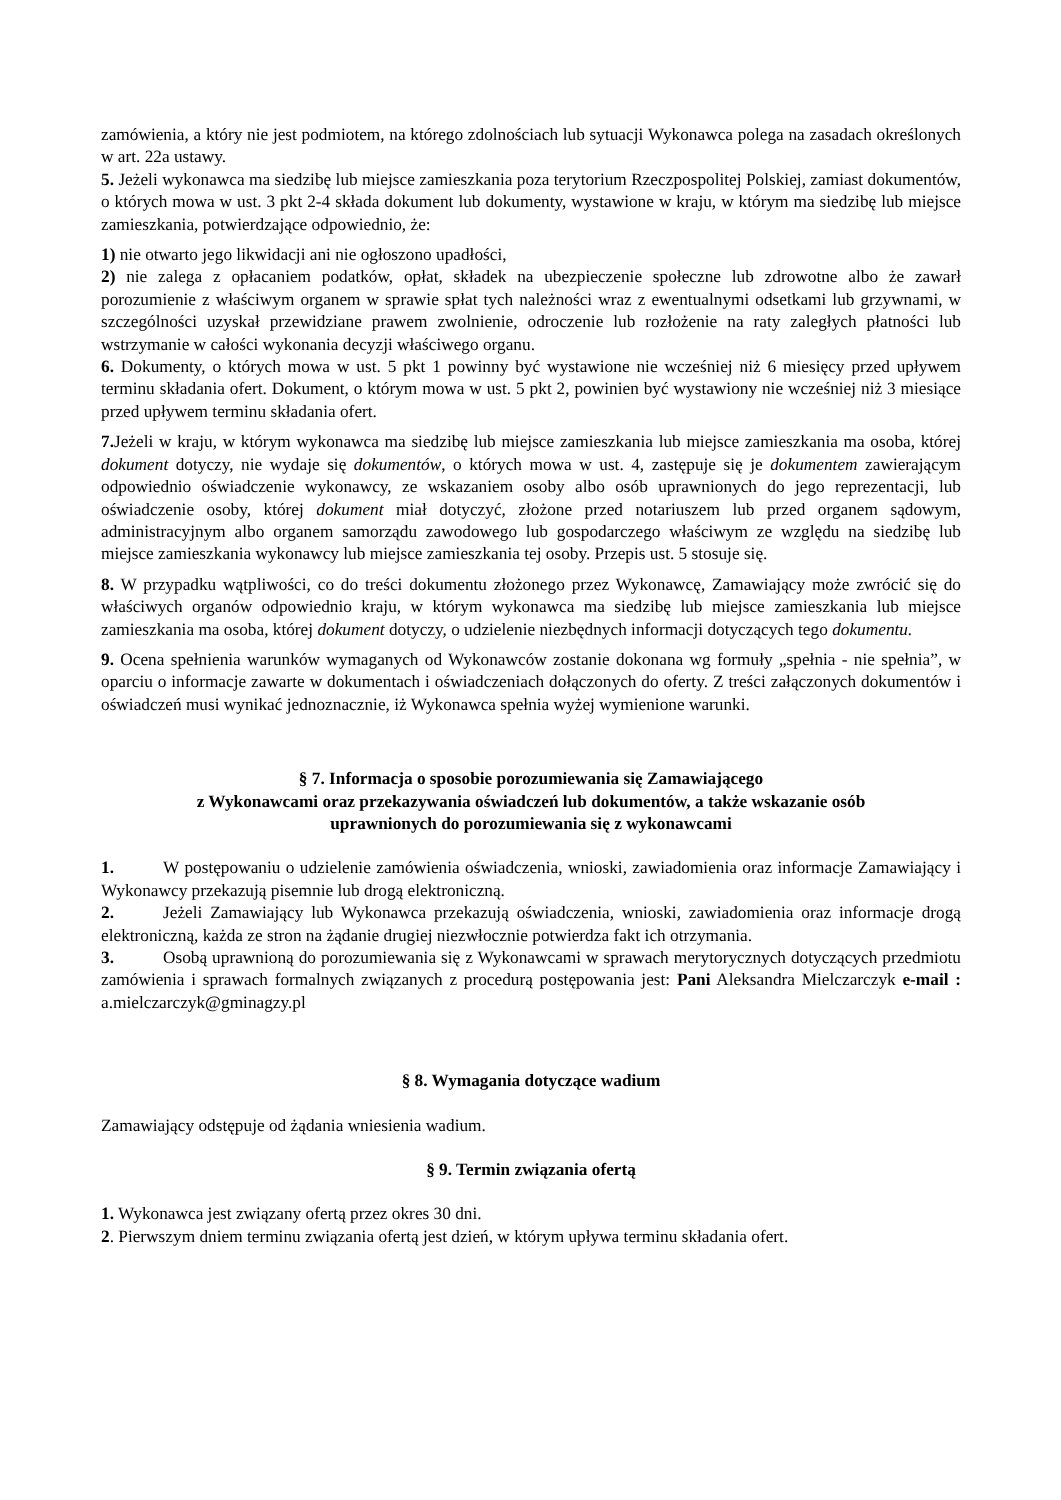zamówienia, a który nie jest podmiotem, na którego zdolnościach lub sytuacji Wykonawca polega na zasadach określonych w art. 22a ustawy.
5. Jeżeli wykonawca ma siedzibę lub miejsce zamieszkania poza terytorium Rzeczpospolitej Polskiej, zamiast dokumentów, o których mowa w ust. 3 pkt 2-4 składa dokument lub dokumenty, wystawione w kraju, w którym ma siedzibę lub miejsce zamieszkania, potwierdzające odpowiednio, że:
1) nie otwarto jego likwidacji ani nie ogłoszono upadłości,
2) nie zalega z opłacaniem podatków, opłat, składek na ubezpieczenie społeczne lub zdrowotne albo że zawarł porozumienie z właściwym organem w sprawie spłat tych należności wraz z ewentualnymi odsetkami lub grzywnami, w szczególności uzyskał przewidziane prawem zwolnienie, odroczenie lub rozłożenie na raty zaległych płatności lub wstrzymanie w całości wykonania decyzji właściwego organu.
6. Dokumenty, o których mowa w ust. 5 pkt 1 powinny być wystawione nie wcześniej niż 6 miesięcy przed upływem terminu składania ofert. Dokument, o którym mowa w ust. 5 pkt 2, powinien być wystawiony nie wcześniej niż 3 miesiące przed upływem terminu składania ofert.
7. Jeżeli w kraju, w którym wykonawca ma siedzibę lub miejsce zamieszkania lub miejsce zamieszkania ma osoba, której dokument dotyczy, nie wydaje się dokumentów, o których mowa w ust. 4, zastępuje się je dokumentem zawierającym odpowiednio oświadczenie wykonawcy, ze wskazaniem osoby albo osób uprawnionych do jego reprezentacji, lub oświadczenie osoby, której dokument miał dotyczyć, złożone przed notariuszem lub przed organem sądowym, administracyjnym albo organem samorządu zawodowego lub gospodarczego właściwym ze względu na siedzibę lub miejsce zamieszkania wykonawcy lub miejsce zamieszkania tej osoby. Przepis ust. 5 stosuje się.
8. W przypadku wątpliwości, co do treści dokumentu złożonego przez Wykonawcę, Zamawiający może zwrócić się do właściwych organów odpowiednio kraju, w którym wykonawca ma siedzibę lub miejsce zamieszkania lub miejsce zamieszkania ma osoba, której dokument dotyczy, o udzielenie niezbędnych informacji dotyczących tego dokumentu.
9. Ocena spełnienia warunków wymaganych od Wykonawców zostanie dokonana wg formuły „spełnia - nie spełnia”, w oparciu o informacje zawarte w dokumentach i oświadczeniach dołączonych do oferty. Z treści załączonych dokumentów i oświadczeń musi wynikać jednoznacznie, iż Wykonawca spełnia wyżej wymienione warunki.
§ 7. Informacja o sposobie porozumiewania się Zamawiającego
z Wykonawcami oraz przekazywania oświadczeń lub dokumentów, a także wskazanie osób
uprawnionych do porozumiewania się z wykonawcami
1. W postępowaniu o udzielenie zamówienia oświadczenia, wnioski, zawiadomienia oraz informacje Zamawiający i Wykonawcy przekazują pisemnie lub drogą elektroniczną.
2. Jeżeli Zamawiający lub Wykonawca przekazują oświadczenia, wnioski, zawiadomienia oraz informacje drogą elektroniczną, każda ze stron na żądanie drugiej niezwłocznie potwierdza fakt ich otrzymania.
3. Osobą uprawnioną do porozumiewania się z Wykonawcami w sprawach merytorycznych dotyczących przedmiotu zamówienia i sprawach formalnych związanych z procedurą postępowania jest: Pani Aleksandra Mielczarczyk e-mail : a.mielczarczyk@gminagzy.pl
§ 8. Wymagania dotyczące wadium
Zamawiający odstępuje od żądania wniesienia wadium.
§ 9. Termin związania ofertą
1. Wykonawca jest związany ofertą przez okres 30 dni.
2. Pierwszym dniem terminu związania ofertą jest dzień, w którym upływa terminu składania ofert.